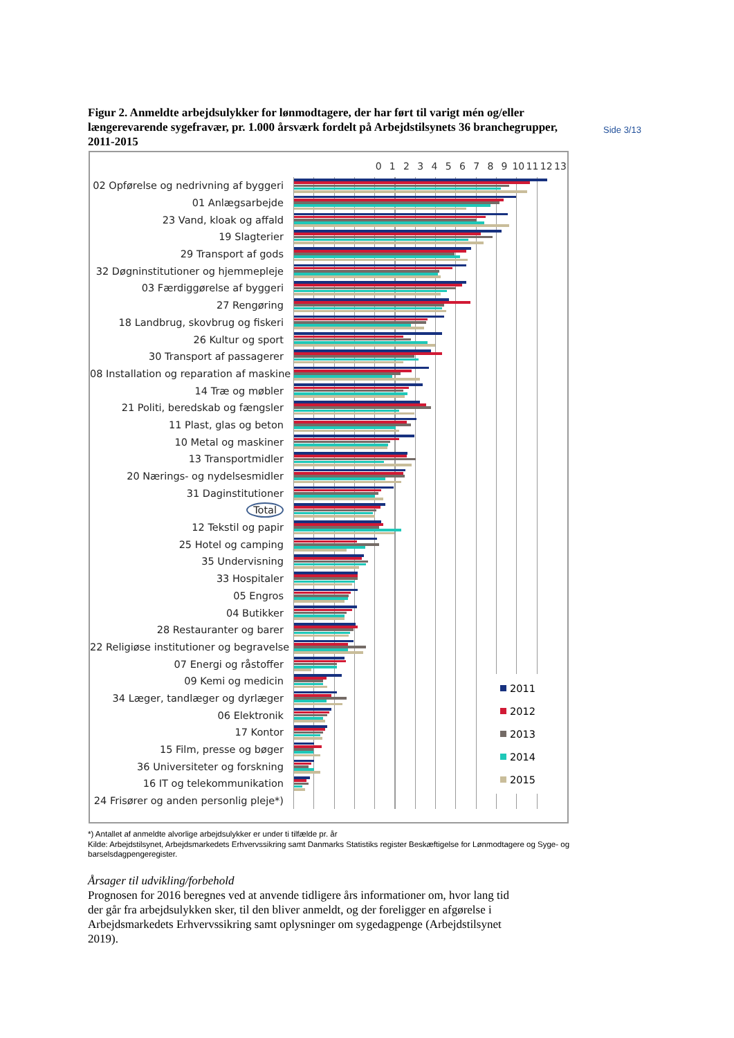Side 3/13
Figur 2. Anmeldte arbejdsulykker for lønmodtagere, der har ført til varigt mén og/eller længerevarende sygefravær, pr. 1.000 årsværk fordelt på Arbejdstilsynets 36 branchegrupper, 2011-2015
0 1 2 3 4 5 6 7 8 9 10 11 12 13
02 Opførelse og nedrivning af byggeri
01 Anlægsarbejde
23 Vand, kloak og affald
19 Slagterier
29 Transport af gods
32 Døgninstitutioner og hjemmepleje
03 Færdiggørelse af byggeri
27 Rengøring
18 Landbrug, skovbrug og fiskeri
26 Kultur og sport
30 Transport af passagerer
08 Installation og reparation af maskine
14 Træ og møbler
21 Politi, beredskab og fængsler
11 Plast, glas og beton
10 Metal og maskiner
13 Transportmidler
20 Nærings- og nydelsesmidler
31 Daginstitutioner
Total
12 Tekstil og papir
25 Hotel og camping
35 Undervisning
33 Hospitaler
05 Engros
04 Butikker
28 Restauranter og barer
22 Religiøse institutioner og begravelse
07 Energi og råstoffer
09 Kemi og medicin
34 Læger, tandlæger og dyrlæger
06 Elektronik
17 Kontor
15 Film, presse og bøger
36 Universiteter og forskning
16 IT og telekommunikation
24 Frisører og anden personlig pleje*)
2011
2012
2013
2014
2015
*) Antallet af anmeldte alvorlige arbejdsulykker er under ti tilfælde pr. år
Kilde: Arbejdstilsynet, Arbejdsmarkedets Erhvervssikring samt Danmarks Statistiks register Beskæftigelse for Lønmodtagere og Syge- og barselsdagpengeregister.
Årsager til udvikling/forbehold
Prognosen for 2016 beregnes ved at anvende tidligere års informationer om, hvor lang tid der går fra arbejdsulykken sker, til den bliver anmeldt, og der foreligger en afgørelse i Arbejdsmarkedets Erhvervssikring samt oplysninger om sygedagpenge (Arbejdstilsynet 2019).